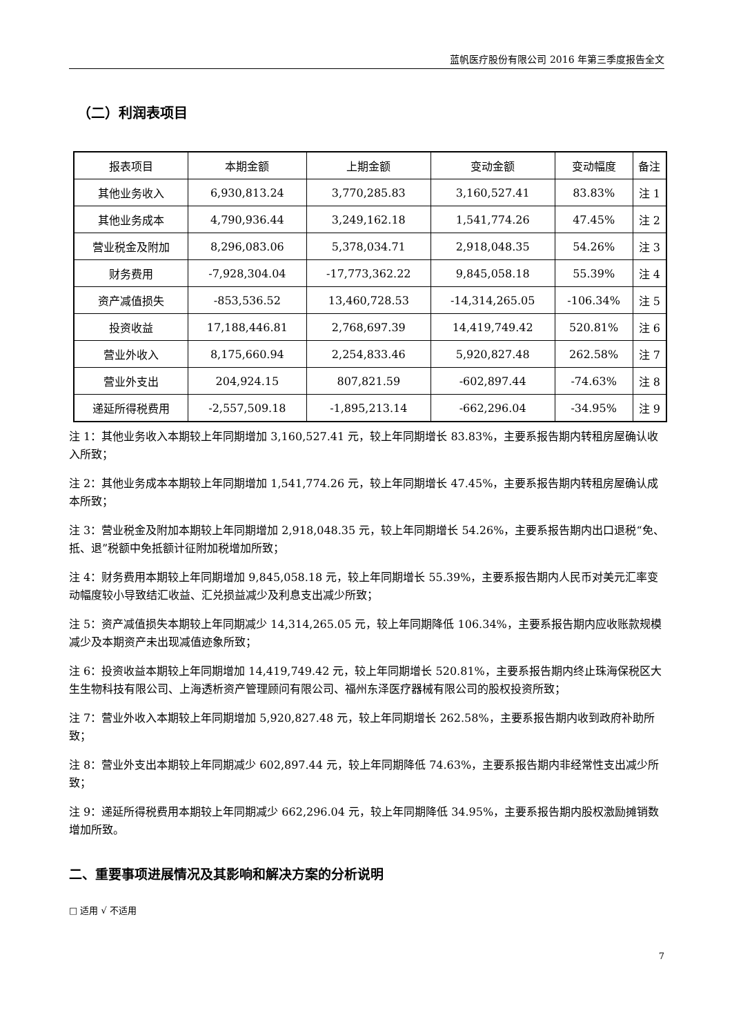蓝帆医疗股份有限公司 2016 年第三季度报告全文
（二）利润表项目
| 报表项目 | 本期金额 | 上期金额 | 变动金额 | 变动幅度 | 备注 |
| --- | --- | --- | --- | --- | --- |
| 其他业务收入 | 6,930,813.24 | 3,770,285.83 | 3,160,527.41 | 83.83% | 注 1 |
| 其他业务成本 | 4,790,936.44 | 3,249,162.18 | 1,541,774.26 | 47.45% | 注 2 |
| 营业税金及附加 | 8,296,083.06 | 5,378,034.71 | 2,918,048.35 | 54.26% | 注 3 |
| 财务费用 | -7,928,304.04 | -17,773,362.22 | 9,845,058.18 | 55.39% | 注 4 |
| 资产减值损失 | -853,536.52 | 13,460,728.53 | -14,314,265.05 | -106.34% | 注 5 |
| 投资收益 | 17,188,446.81 | 2,768,697.39 | 14,419,749.42 | 520.81% | 注 6 |
| 营业外收入 | 8,175,660.94 | 2,254,833.46 | 5,920,827.48 | 262.58% | 注 7 |
| 营业外支出 | 204,924.15 | 807,821.59 | -602,897.44 | -74.63% | 注 8 |
| 递延所得税费用 | -2,557,509.18 | -1,895,213.14 | -662,296.04 | -34.95% | 注 9 |
注 1：其他业务收入本期较上年同期增加 3,160,527.41 元，较上年同期增长 83.83%，主要系报告期内转租房屋确认收入所致；
注 2：其他业务成本本期较上年同期增加 1,541,774.26 元，较上年同期增长 47.45%，主要系报告期内转租房屋确认成本所致；
注 3：营业税金及附加本期较上年同期增加 2,918,048.35 元，较上年同期增长 54.26%，主要系报告期内出口退税“免、抵、退”税额中免抵额计征附加税增加所致；
注 4：财务费用本期较上年同期增加 9,845,058.18 元，较上年同期增长 55.39%，主要系报告期内人民币对美元汇率变动幅度较小导致结汇收益、汇兑损益减少及利息支出减少所致；
注 5：资产减值损失本期较上年同期减少 14,314,265.05 元，较上年同期降低 106.34%，主要系报告期内应收账款规模减少及本期资产未出现减值迹象所致；
注 6：投资收益本期较上年同期增加 14,419,749.42 元，较上年同期增长 520.81%，主要系报告期内终止珠海保税区大生生物科技有限公司、上海透析资产管理顾问有限公司、福州东泽医疗器械有限公司的股权投资所致；
注 7：营业外收入本期较上年同期增加 5,920,827.48 元，较上年同期增长 262.58%，主要系报告期内收到政府补助所致；
注 8：营业外支出本期较上年同期减少 602,897.44 元，较上年同期降低 74.63%，主要系报告期内非经常性支出减少所致；
注 9：递延所得税费用本期较上年同期减少 662,296.04 元，较上年同期降低 34.95%，主要系报告期内股权激励摊销数增加所致。
二、重要事项进展情况及其影响和解决方案的分析说明
□ 适用 √ 不适用
7